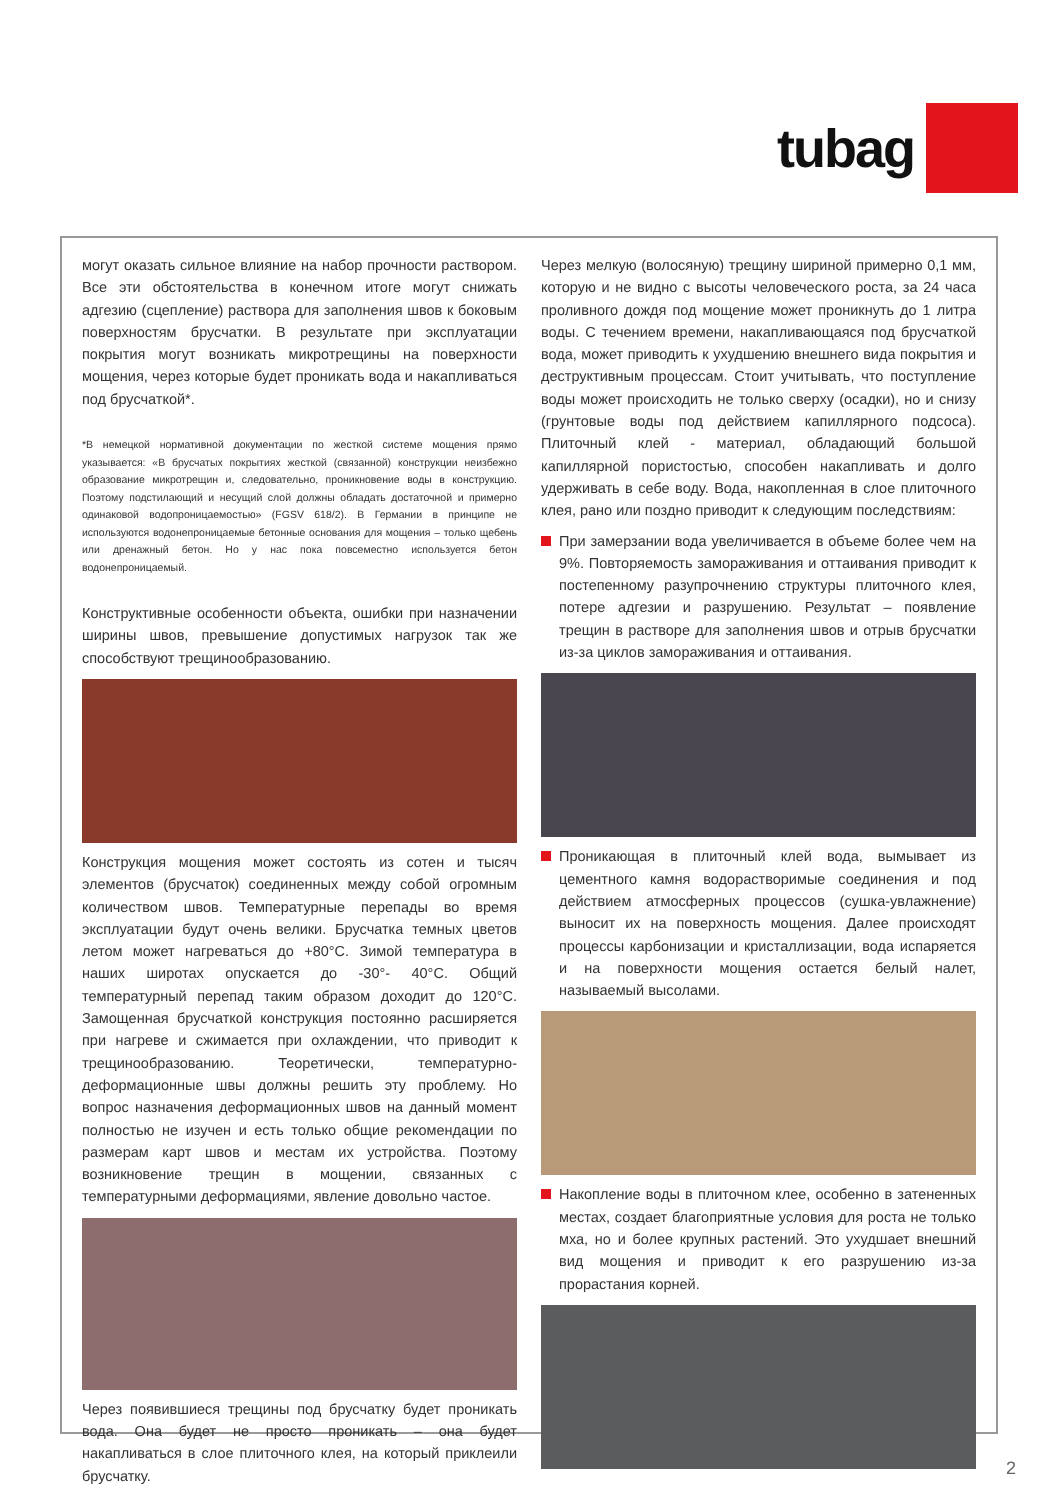tubag
могут оказать сильное влияние на набор прочности раствором. Все эти обстоятельства в конечном итоге могут снижать адгезию (сцепление) раствора для заполнения швов к боковым поверхностям брусчатки. В результате при эксплуатации покрытия могут возникать микротрещины на поверхности мощения, через которые будет проникать вода и накапливаться под брусчаткой*.
*В немецкой нормативной документации по жесткой системе мощения прямо указывается: «В брусчатых покрытиях жесткой (связанной) конструкции неизбежно образование микротрещин и, следовательно, проникновение воды в конструкцию. Поэтому подстилающий и несущий слой должны обладать достаточной и примерно одинаковой водопроницаемостью» (FGSV 618/2). В Германии в принципе не используются водонепроницаемые бетонные основания для мощения – только щебень или дренажный бетон. Но у нас пока повсеместно используется бетон водонепроницаемый.
Конструктивные особенности объекта, ошибки при назначении ширины швов, превышение допустимых нагрузок так же способствуют трещинообразованию.
Конструкция мощения может состоять из сотен и тысяч элементов (брусчаток) соединенных между собой огромным количеством швов. Температурные перепады во время эксплуатации будут очень велики. Брусчатка темных цветов летом может нагреваться до +80°C. Зимой температура в наших широтах опускается до -30°- 40°C. Общий температурный перепад таким образом доходит до 120°C. Замощенная брусчаткой конструкция постоянно расширяется при нагреве и сжимается при охлаждении, что приводит к трещинообразованию. Теоретически, температурно-деформационные швы должны решить эту проблему. Но вопрос назначения деформационных швов на данный момент полностью не изучен и есть только общие рекомендации по размерам карт швов и местам их устройства. Поэтому возникновение трещин в мощении, связанных с температурными деформациями, явление довольно частое.
Через появившиеся трещины под брусчатку будет проникать вода. Она будет не просто проникать – она будет накапливаться в слое плиточного клея, на который приклеили брусчатку.
Через мелкую (волосяную) трещину шириной примерно 0,1 мм, которую и не видно с высоты человеческого роста, за 24 часа проливного дождя под мощение может проникнуть до 1 литра воды. С течением времени, накапливающаяся под брусчаткой вода, может приводить к ухудшению внешнего вида покрытия и деструктивным процессам. Стоит учитывать, что поступление воды может происходить не только сверху (осадки), но и снизу (грунтовые воды под действием капиллярного подсоса). Плиточный клей - материал, обладающий большой капиллярной пористостью, способен накапливать и долго удерживать в себе воду. Вода, накопленная в слое плиточного клея, рано или поздно приводит к следующим последствиям:
При замерзании вода увеличивается в объеме более чем на 9%. Повторяемость замораживания и оттаивания приводит к постепенному разупрочнению структуры плиточного клея, потере адгезии и разрушению. Результат – появление трещин в растворе для заполнения швов и отрыв брусчатки из-за циклов замораживания и оттаивания.
Проникающая в плиточный клей вода, вымывает из цементного камня водорастворимые соединения и под действием атмосферных процессов (сушка-увлажнение) выносит их на поверхность мощения. Далее происходят процессы карбонизации и кристаллизации, вода испаряется и на поверхности мощения остается белый налет, называемый высолами.
Накопление воды в плиточном клее, особенно в затененных местах, создает благоприятные условия для роста не только мха, но и более крупных растений. Это ухудшает внешний вид мощения и приводит к его разрушению из-за прорастания корней.
2